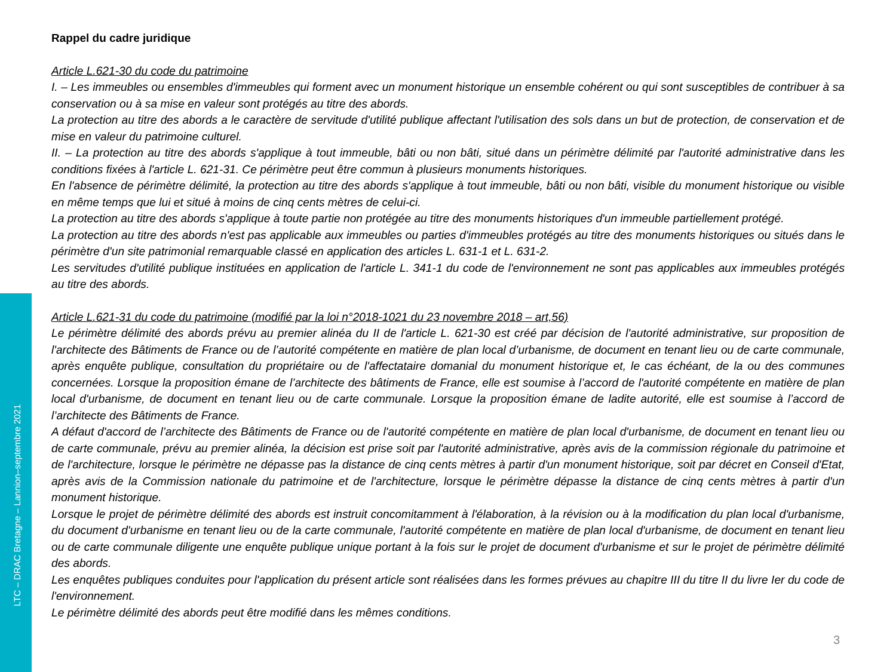LTC – DRAC Bretagne – Lannion–septembre 2021
Rappel du cadre juridique
Article L.621-30 du code du patrimoine
I. – Les immeubles ou ensembles d'immeubles qui forment avec un monument historique un ensemble cohérent ou qui sont susceptibles de contribuer à sa conservation ou à sa mise en valeur sont protégés au titre des abords.
La protection au titre des abords a le caractère de servitude d'utilité publique affectant l'utilisation des sols dans un but de protection, de conservation et de mise en valeur du patrimoine culturel.
II. – La protection au titre des abords s'applique à tout immeuble, bâti ou non bâti, situé dans un périmètre délimité par l'autorité administrative dans les conditions fixées à l'article L. 621-31. Ce périmètre peut être commun à plusieurs monuments historiques.
En l'absence de périmètre délimité, la protection au titre des abords s'applique à tout immeuble, bâti ou non bâti, visible du monument historique ou visible en même temps que lui et situé à moins de cinq cents mètres de celui-ci.
La protection au titre des abords s'applique à toute partie non protégée au titre des monuments historiques d'un immeuble partiellement protégé.
La protection au titre des abords n'est pas applicable aux immeubles ou parties d'immeubles protégés au titre des monuments historiques ou situés dans le périmètre d'un site patrimonial remarquable classé en application des articles L. 631-1 et L. 631-2.
Les servitudes d'utilité publique instituées en application de l'article L. 341-1 du code de l'environnement ne sont pas applicables aux immeubles protégés au titre des abords.
Article L.621-31 du code du patrimoine (modifié par la loi n°2018-1021 du 23 novembre 2018 – art,56)
Le périmètre délimité des abords prévu au premier alinéa du II de l'article L. 621-30 est créé par décision de l'autorité administrative, sur proposition de l'architecte des Bâtiments de France ou de l’autorité compétente en matière de plan local d’urbanisme, de document en tenant lieu ou de carte communale, après enquête publique, consultation du propriétaire ou de l'affectataire domanial du monument historique et, le cas échéant, de la ou des communes concernées. Lorsque la proposition émane de l’architecte des bâtiments de France, elle est soumise à l’accord de l'autorité compétente en matière de plan local d'urbanisme, de document en tenant lieu ou de carte communale. Lorsque la proposition émane de ladite autorité, elle est soumise à l’accord de l’architecte des Bâtiments de France.
A défaut d'accord de l’architecte des Bâtiments de France ou de l'autorité compétente en matière de plan local d'urbanisme, de document en tenant lieu ou de carte communale, prévu au premier alinéa, la décision est prise soit par l'autorité administrative, après avis de la commission régionale du patrimoine et de l'architecture, lorsque le périmètre ne dépasse pas la distance de cinq cents mètres à partir d'un monument historique, soit par décret en Conseil d'Etat, après avis de la Commission nationale du patrimoine et de l'architecture, lorsque le périmètre dépasse la distance de cinq cents mètres à partir d'un monument historique.
Lorsque le projet de périmètre délimité des abords est instruit concomitamment à l'élaboration, à la révision ou à la modification du plan local d'urbanisme, du document d'urbanisme en tenant lieu ou de la carte communale, l'autorité compétente en matière de plan local d'urbanisme, de document en tenant lieu ou de carte communale diligente une enquête publique unique portant à la fois sur le projet de document d'urbanisme et sur le projet de périmètre délimité des abords.
Les enquêtes publiques conduites pour l'application du présent article sont réalisées dans les formes prévues au chapitre III du titre II du livre Ier du code de l'environnement.
Le périmètre délimité des abords peut être modifié dans les mêmes conditions.
3